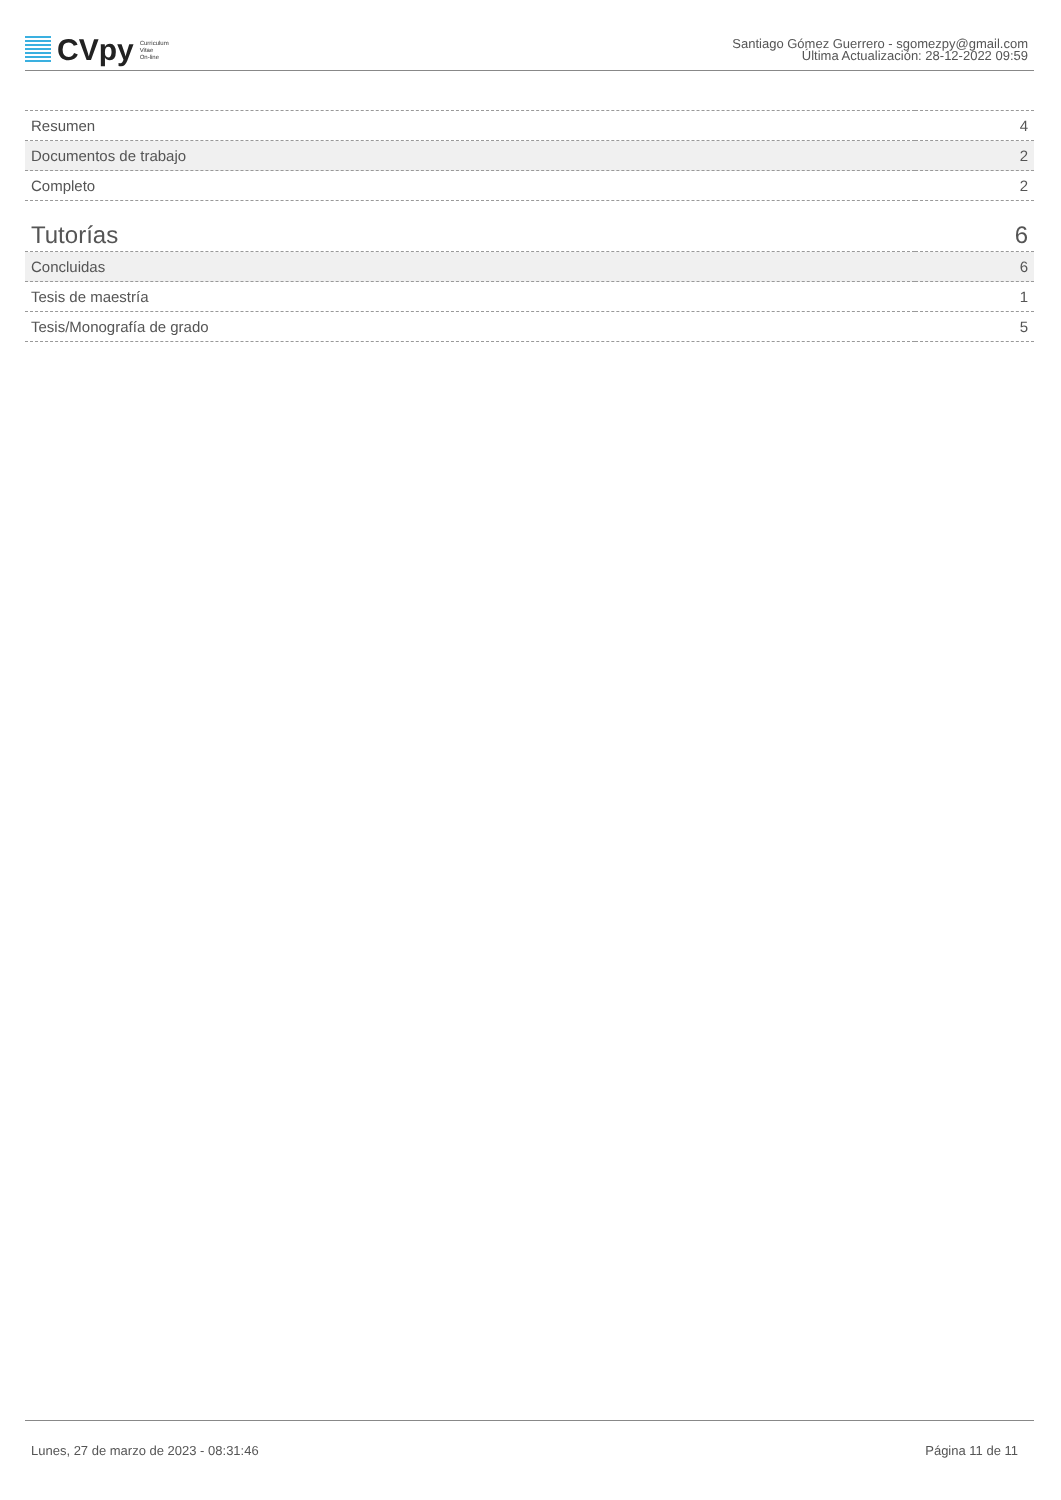CVpy Curriculum
Vitae
On-line
Santiago Gómez Guerrero - sgomezpy@gmail.com
Última Actualización: 28-12-2022 09:59
| Resumen | 4 |
| Documentos de trabajo | 2 |
| Completo | 2 |
| Tutorías | 6 |
| Concluidas | 6 |
| Tesis de maestría | 1 |
| Tesis/Monografía de grado | 5 |
Lunes, 27 de marzo de 2023 - 08:31:46 Página 11 de 11